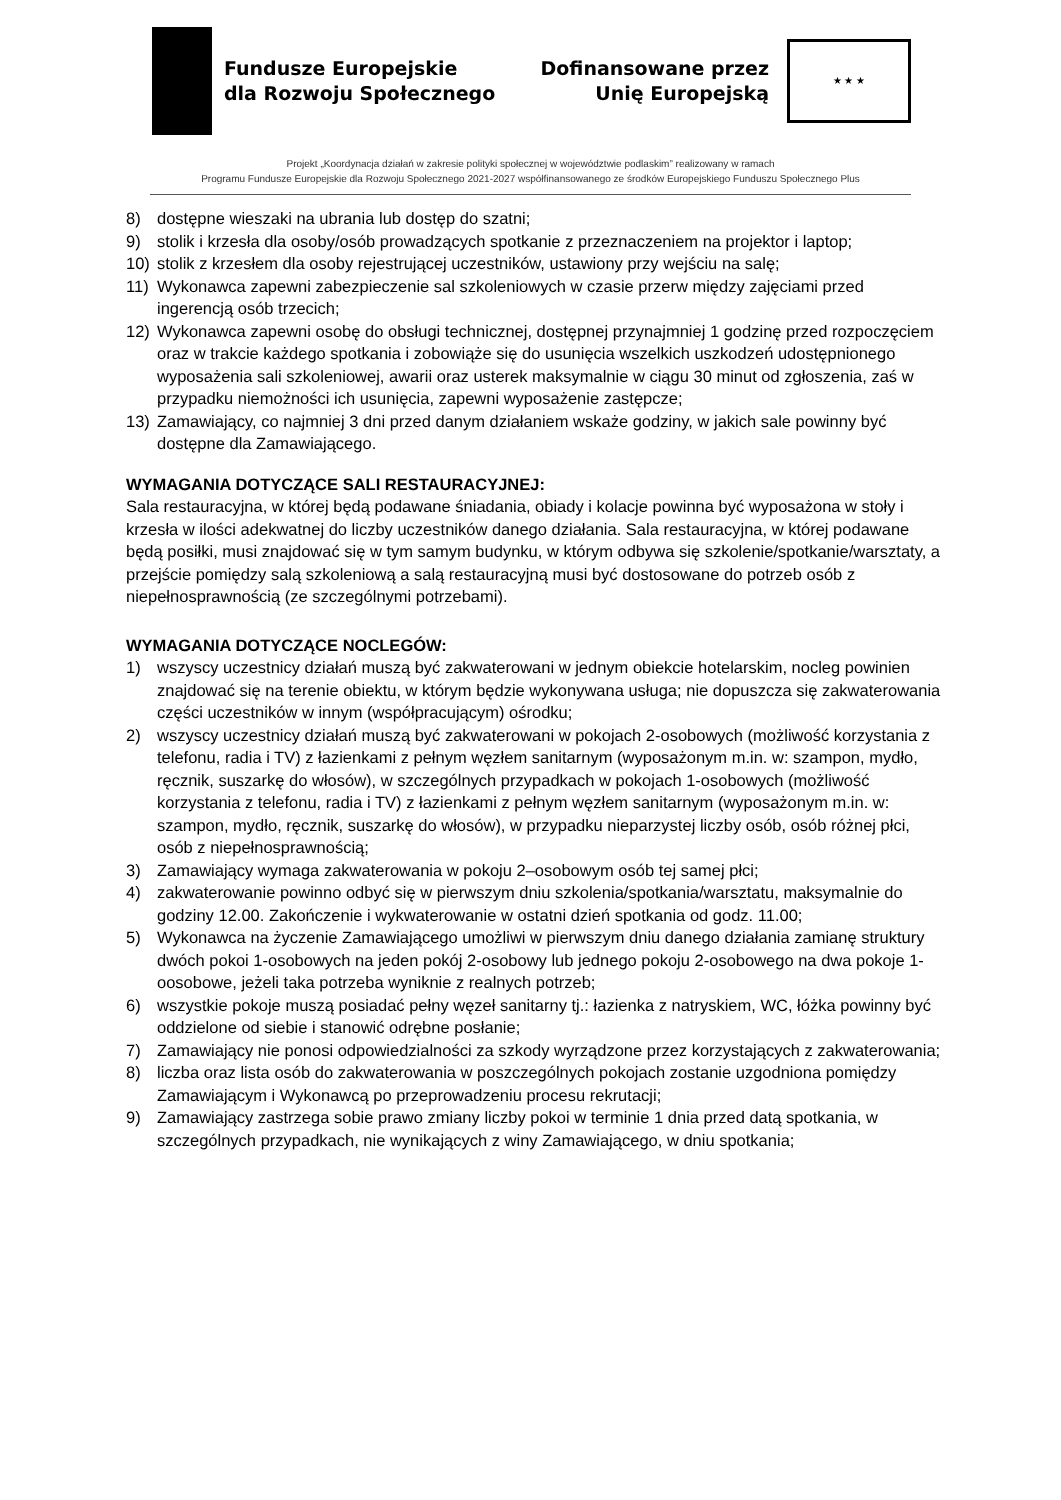Fundusze Europejskie
dla Rozwoju Społecznego
Dofinansowane przez
Unię Europejską
★ ★ ★
Projekt „Koordynacja działań w zakresie polityki społecznej w województwie podlaskim” realizowany w ramach
Programu Fundusze Europejskie dla Rozwoju Społecznego 2021-2027 współfinansowanego ze środków Europejskiego Funduszu Społecznego Plus
8) dostępne wieszaki na ubrania lub dostęp do szatni;
9) stolik i krzesła dla osoby/osób prowadzących spotkanie z przeznaczeniem na projektor i laptop;
10) stolik z krzesłem dla osoby rejestrującej uczestników, ustawiony przy wejściu na salę;
11) Wykonawca zapewni zabezpieczenie sal szkoleniowych w czasie przerw między zajęciami przed ingerencją osób trzecich;
12) Wykonawca zapewni osobę do obsługi technicznej, dostępnej przynajmniej 1 godzinę przed rozpoczęciem oraz w trakcie każdego spotkania i zobowiąże się do usunięcia wszelkich uszkodzeń udostępnionego wyposażenia sali szkoleniowej, awarii oraz usterek maksymalnie w ciągu 30 minut od zgłoszenia, zaś w przypadku niemożności ich usunięcia, zapewni wyposażenie zastępcze;
13) Zamawiający, co najmniej 3 dni przed danym działaniem wskaże godziny, w jakich sale powinny być dostępne dla Zamawiającego.
WYMAGANIA DOTYCZĄCE SALI RESTAURACYJNEJ:
Sala restauracyjna, w której będą podawane śniadania, obiady i kolacje powinna być wyposażona w stoły i krzesła w ilości adekwatnej do liczby uczestników danego działania. Sala restauracyjna, w której podawane będą posiłki, musi znajdować się w tym samym budynku, w którym odbywa się szkolenie/spotkanie/warsztaty, a przejście pomiędzy salą szkoleniową a salą restauracyjną musi być dostosowane do potrzeb osób z niepełnosprawnością (ze szczególnymi potrzebami).
WYMAGANIA DOTYCZĄCE NOCLEGÓW:
1) wszyscy uczestnicy działań muszą być zakwaterowani w jednym obiekcie hotelarskim, nocleg powinien znajdować się na terenie obiektu, w którym będzie wykonywana usługa; nie dopuszcza się zakwaterowania części uczestników w innym (współpracującym) ośrodku;
2) wszyscy uczestnicy działań muszą być zakwaterowani w pokojach 2-osobowych (możliwość korzystania z telefonu, radia i TV) z łazienkami z pełnym węzłem sanitarnym (wyposażonym m.in. w: szampon, mydło, ręcznik, suszarkę do włosów), w szczególnych przypadkach w pokojach 1-osobowych (możliwość korzystania z telefonu, radia i TV) z łazienkami z pełnym węzłem sanitarnym (wyposażonym m.in. w: szampon, mydło, ręcznik, suszarkę do włosów), w przypadku nieparzystej liczby osób, osób różnej płci, osób z niepełnosprawnością;
3) Zamawiający wymaga zakwaterowania w pokoju 2–osobowym osób tej samej płci;
4) zakwaterowanie powinno odbyć się w pierwszym dniu szkolenia/spotkania/warsztatu, maksymalnie do godziny 12.00. Zakończenie i wykwaterowanie w ostatni dzień spotkania od godz. 11.00;
5) Wykonawca na życzenie Zamawiającego umożliwi w pierwszym dniu danego działania zamianę struktury dwóch pokoi 1-osobowych na jeden pokój 2-osobowy lub jednego pokoju 2-osobowego na dwa pokoje 1-oosobowe, jeżeli taka potrzeba wyniknie z realnych potrzeb;
6) wszystkie pokoje muszą posiadać pełny węzeł sanitarny tj.: łazienka z natryskiem, WC, łóżka powinny być oddzielone od siebie i stanowić odrębne posłanie;
7) Zamawiający nie ponosi odpowiedzialności za szkody wyrządzone przez korzystających z zakwaterowania;
8) liczba oraz lista osób do zakwaterowania w poszczególnych pokojach zostanie uzgodniona pomiędzy Zamawiającym i Wykonawcą po przeprowadzeniu procesu rekrutacji;
9) Zamawiający zastrzega sobie prawo zmiany liczby pokoi w terminie 1 dnia przed datą spotkania, w szczególnych przypadkach, nie wynikających z winy Zamawiającego, w dniu spotkania;